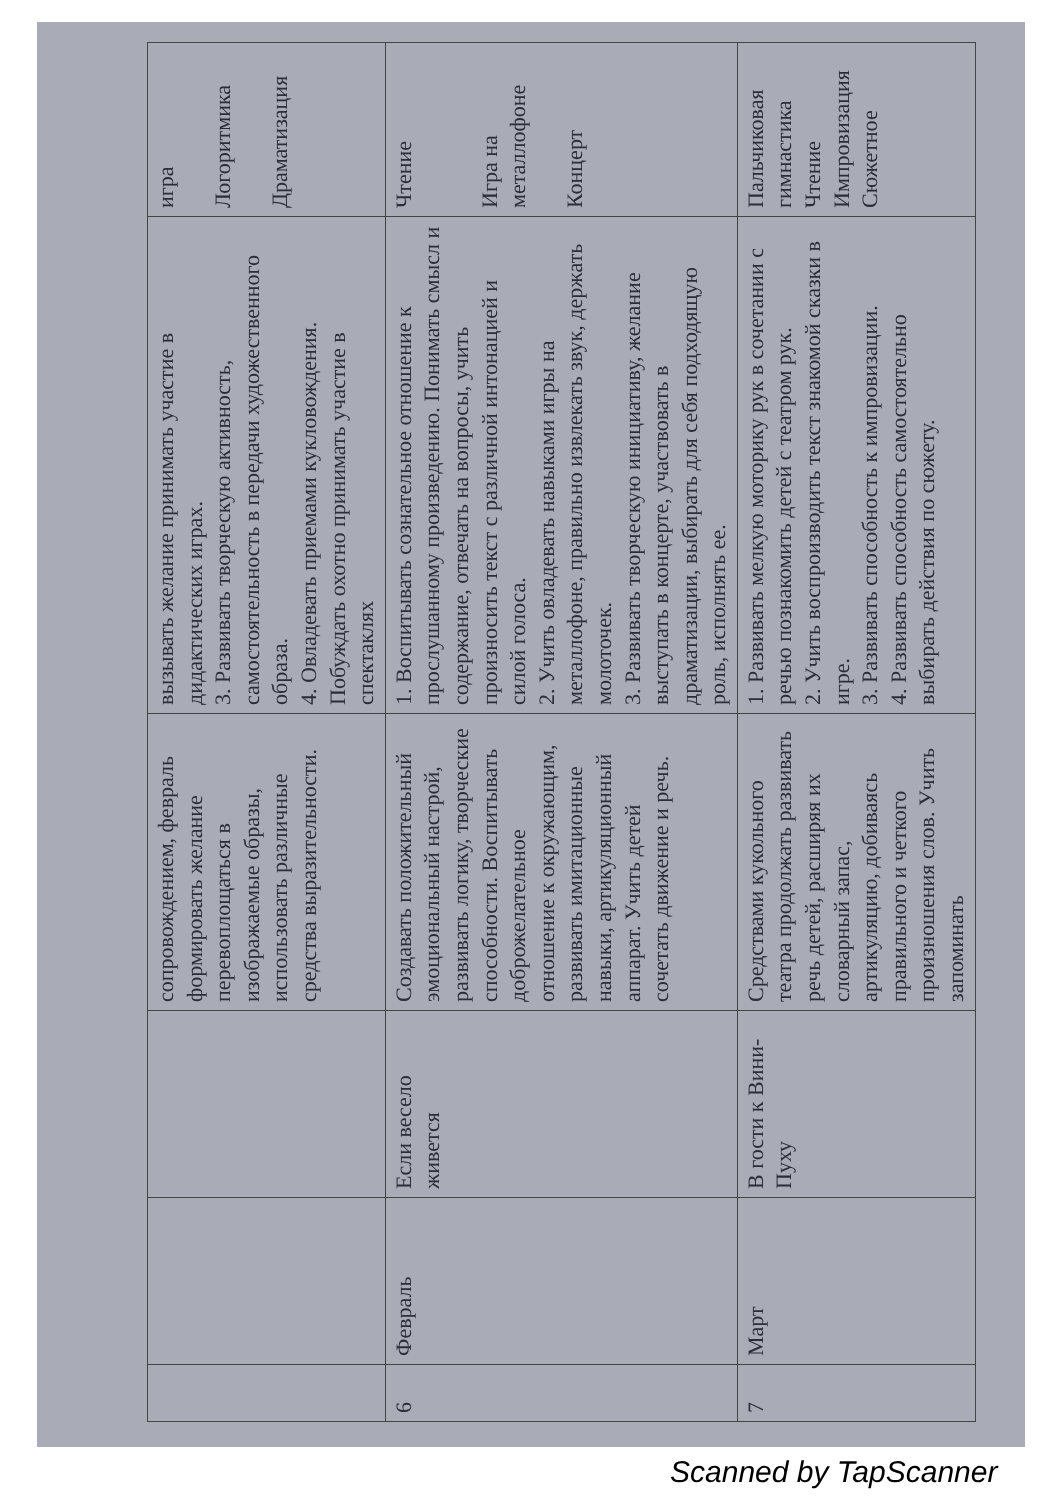| | | | сопровождением, февраль формировать желание перевоплощаться в изображаемые образы, использовать различные средства выразительности. | вызывать желание принимать участие в дидактических играх. 3. Развивать творческую активность, самостоятельность в передачи художественного образа. 4. Овладевать приемами кукловождения. Побуждать охотно принимать участие в спектаклях | игра Логоритмика Драматизация |
| 6 | Февраль | Если весело живется | Создавать положительный эмоциональный настрой, развивать логику, творческие способности. Воспитывать доброжелательное отношение к окружающим, развивать имитационные навыки, артикуляционный аппарат. Учить детей сочетать движение и речь. | 1. Воспитывать сознательное отношение к прослушанному произведению. Понимать смысл и содержание, отвечать на вопросы, учить произносить текст с различной интонацией и силой голоса. 2. Учить овладевать навыками игры на металлофоне, правильно извлекать звук, держать молоточек. 3. Развивать творческую инициативу, желание выступать в концерте, участвовать в драматизации, выбирать для себя подходящую роль, исполнять ее. | Чтение Игра на металлофоне Концерт |
| 7 | Март | В гости к Вини- Пуху | Средствами кукольного театра продолжать развивать речь детей, расширяя их словарный запас, артикуляцию, добиваясь правильного и четкого произношения слов. Учить запоминать | 1. Развивать мелкую моторику рук в сочетании с речью познакомить детей с театром рук. 2. Учить воспроизводить текст знакомой сказки в игре. 3. Развивать способность к импровизации. 4. Развивать способность самостоятельно выбирать действия по сюжету. | Пальчиковая гимнастика Чтение Импровизация Сюжетное |
Scanned by TapScanner